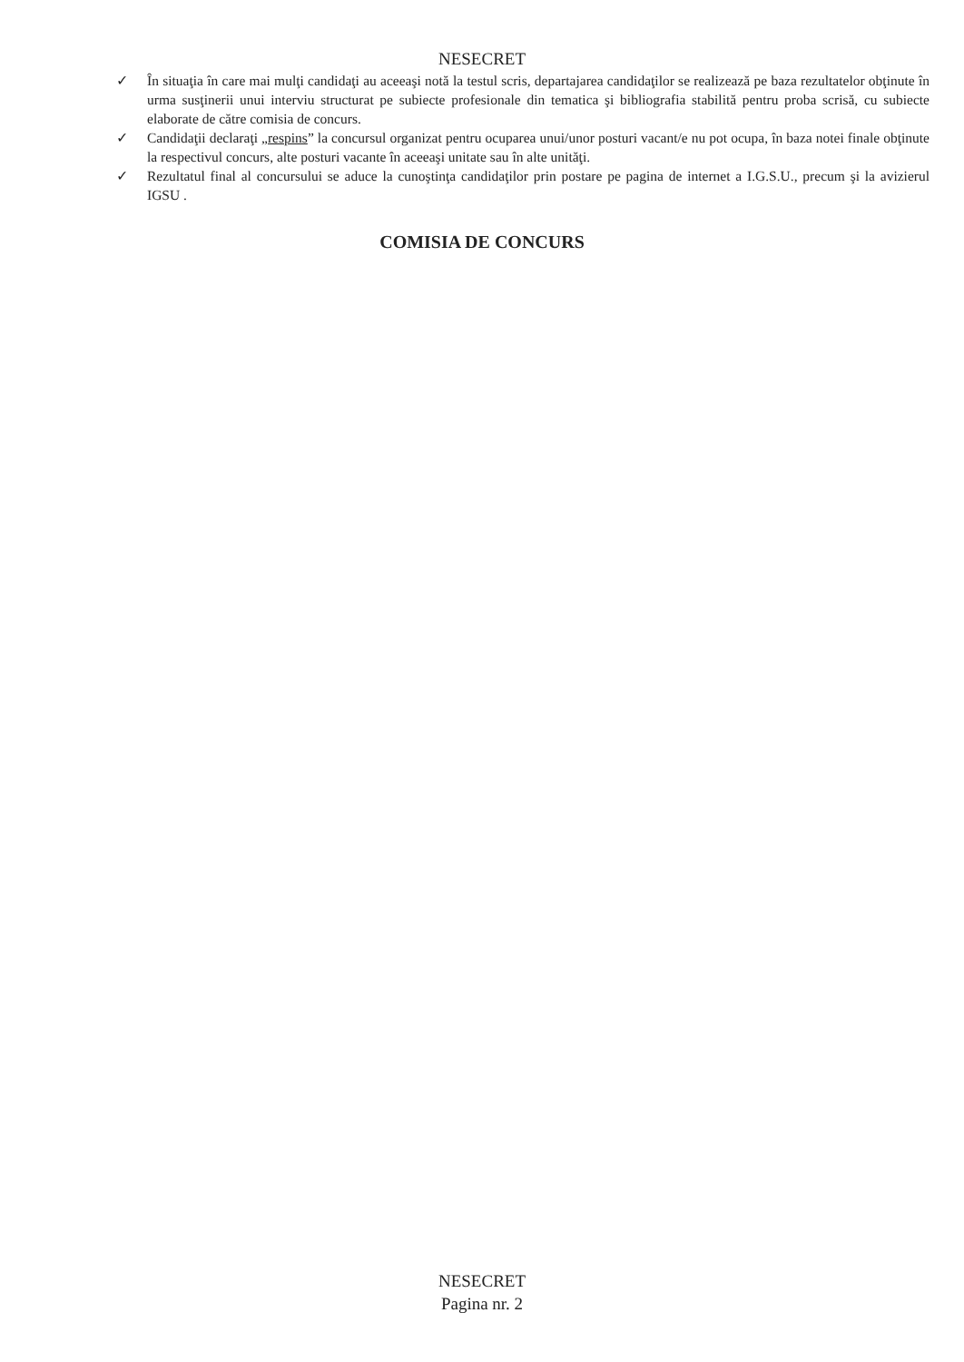NESECRET
✓ În situaţia în care mai mulţi candidaţi au aceeaşi notă la testul scris, departajarea candidaţilor se realizează pe baza rezultatelor obţinute în urma susţinerii unui interviu structurat pe subiecte profesionale din tematica şi bibliografia stabilită pentru proba scrisă, cu subiecte elaborate de către comisia de concurs.
✓ Candidaţii declaraţi „respins” la concursul organizat pentru ocuparea unui/unor posturi vacant/e nu pot ocupa, în baza notei finale obţinute la respectivul concurs, alte posturi vacante în aceeaşi unitate sau în alte unităţi.
✓ Rezultatul final al concursului se aduce la cunoştinţa candidaţilor prin postare pe pagina de internet a I.G.S.U., precum şi la avizierul IGSU .
COMISIA DE CONCURS
NESECRET
Pagina nr. 2